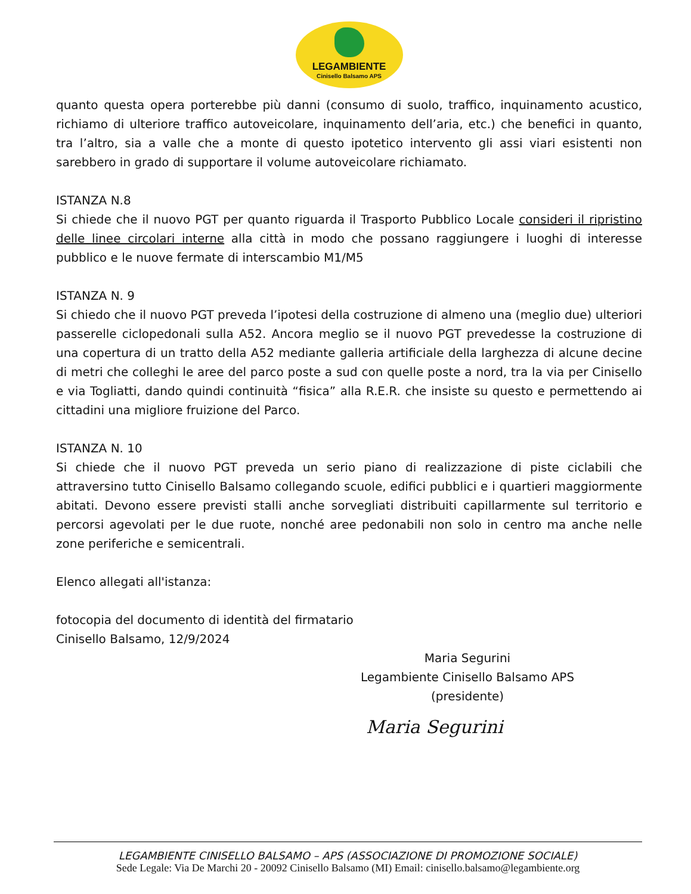LEGAMBIENTE
Cinisello Balsamo APS
quanto questa opera porterebbe più danni (consumo di suolo, traffico, inquinamento acustico, richiamo di ulteriore traffico autoveicolare, inquinamento dell’aria, etc.) che benefici in quanto, tra l’altro, sia a valle che a monte di questo ipotetico intervento gli assi viari esistenti non sarebbero in grado di supportare il volume autoveicolare richiamato.
ISTANZA N.8
Si chiede che il nuovo PGT per quanto riguarda il Trasporto Pubblico Locale consideri il ripristino delle linee circolari interne alla città in modo che possano raggiungere i luoghi di interesse pubblico e le nuove fermate di interscambio M1/M5
ISTANZA N. 9
Si chiedo che il nuovo PGT preveda l’ipotesi della costruzione di almeno una (meglio due) ulteriori passerelle ciclopedonali sulla A52. Ancora meglio se il nuovo PGT prevedesse la costruzione di una copertura di un tratto della A52 mediante galleria artificiale della larghezza di alcune decine di metri che colleghi le aree del parco poste a sud con quelle poste a nord, tra la via per Cinisello e via Togliatti, dando quindi continuità “fisica” alla R.E.R. che insiste su questo e permettendo ai cittadini una migliore fruizione del Parco.
ISTANZA N. 10
Si chiede che il nuovo PGT preveda un serio piano di realizzazione di piste ciclabili che attraversino tutto Cinisello Balsamo collegando scuole, edifici pubblici e i quartieri maggiormente abitati. Devono essere previsti stalli anche sorvegliati distribuiti capillarmente sul territorio e percorsi agevolati per le due ruote, nonché aree pedonabili non solo in centro ma anche nelle zone periferiche e semicentrali.
Elenco allegati all'istanza:
fotocopia del documento di identità del firmatario
Cinisello Balsamo, 12/9/2024
Maria Segurini
Legambiente Cinisello Balsamo APS
(presidente)
Maria Segurini
LEGAMBIENTE CINISELLO BALSAMO – APS (ASSOCIAZIONE DI PROMOZIONE SOCIALE)
Sede Legale: Via De Marchi 20 - 20092 Cinisello Balsamo (MI) Email: cinisello.balsamo@legambiente.org